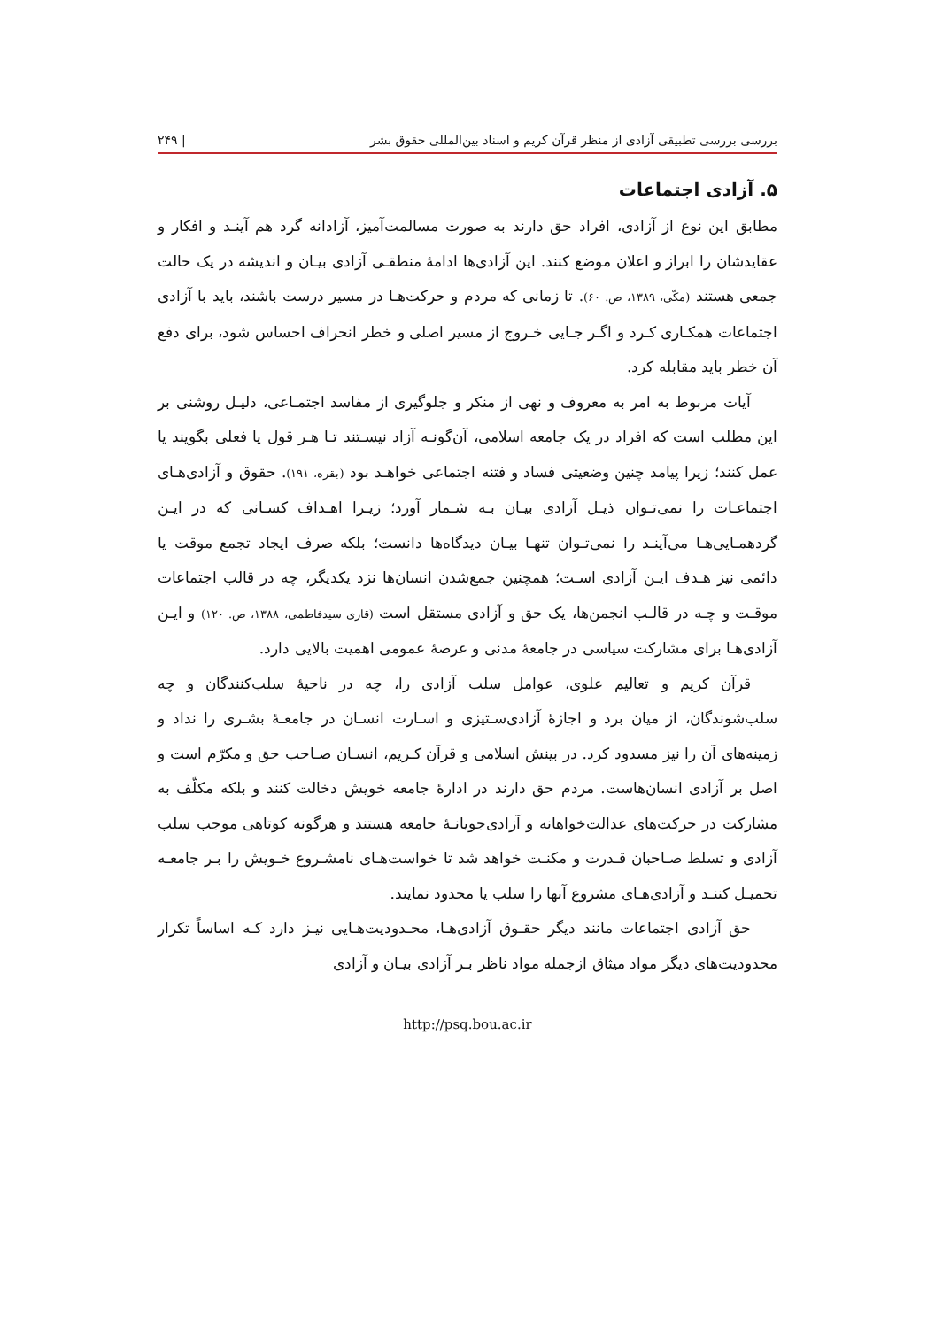بررسی بررسی تطبیقی آزادی از منظر قرآن کریم و اسناد بین‌المللی حقوق بشر | ۲۴۹
۵. آزادی اجتماعات
مطابق این نوع از آزادی، افراد حق دارند به صورت مسالمت‌آمیز، آزادانه گرد هم آینـد و افکار و عقایدشان را ابراز و اعلان موضع کنند. این آزادی‌ها ادامهٔ منطقـی آزادی بیـان و اندیشه در یک حالت جمعی هستند (مکّی، ۱۳۸۹، ص. ۶۰). تا زمانی که مردم و حرکت‌هـا در مسیر درست باشند، باید با آزادی اجتماعات همکـاری کـرد و اگـر جـایی خـروج از مسیر اصلی و خطر انحراف احساس شود، برای دفع آن خطر باید مقابله کرد.
آیات مربوط به امر به معروف و نهی از منکر و جلوگیری از مفاسد اجتمـاعی، دلیـل روشنی بر این مطلب است که افراد در یک جامعه اسلامی، آن‌گونـه آزاد نیسـتند تـا هـر قول یا فعلی بگویند یا عمل کنند؛ زیرا پیامد چنین وضعیتی فساد و فتنه اجتماعی خواهـد بود (بقره، ۱۹۱). حقوق و آزادی‌هـای اجتماعـات را نمی‌تـوان ذیـل آزادی بیـان بـه شـمار آورد؛ زیـرا اهـداف کسـانی که در ایـن گردهمـایی‌هـا می‌آینـد را نمی‌تـوان تنهـا بیـان دیدگاه‌ها دانست؛ بلکه صرف ایجاد تجمع موقت یا دائمی نیز هـدف ایـن آزادی اسـت؛ همچنین جمع‌شدن انسان‌ها نزد یکدیگر، چه در قالب اجتماعات موقـت و چـه در قالـب انجمن‌ها، یک حق و آزادی مستقل است (قاری سیدفاطمی، ۱۳۸۸، ص. ۱۲۰) و ایـن آزادی‌هـا برای مشارکت سیاسی در جامعهٔ مدنی و عرصهٔ عمومی اهمیت بالایی دارد.
قرآن کریم و تعالیم علوی، عوامل سلب آزادی را، چه در ناحیهٔ سلب‌کنندگان و چه سلب‌شوندگان، از میان برد و اجازهٔ آزادی‌سـتیزی و اسـارت انسـان در جامعـهٔ بشـری را نداد و زمینه‌های آن را نیز مسدود کرد. در بینش اسلامی و قرآن کـریم، انسـان صـاحب حق و مکرّم است و اصل بر آزادی انسان‌هاست. مردم حق دارند در ادارهٔ جامعه خویش دخالت کنند و بلکه مکلّف به مشارکت در حرکت‌های عدالت‌خواهانه و آزادی‌جویانـهٔ جامعه هستند و هرگونه کوتاهی موجب سلب آزادی و تسلط صـاحبان قـدرت و مکنـت خواهد شد تا خواست‌هـای نامشـروع خـویش را بـر جامعـه تحمیـل کننـد و آزادی‌هـای مشروع آنها را سلب یا محدود نمایند.
حق آزادی اجتماعات مانند دیگر حقـوق آزادی‌هـا، محـدودیت‌هـایی نیـز دارد کـه اساساً تکرار محدودیت‌های دیگر مواد میثاق ازجمله مواد ناظر بـر آزادی بیـان و آزادی
http://psq.bou.ac.ir